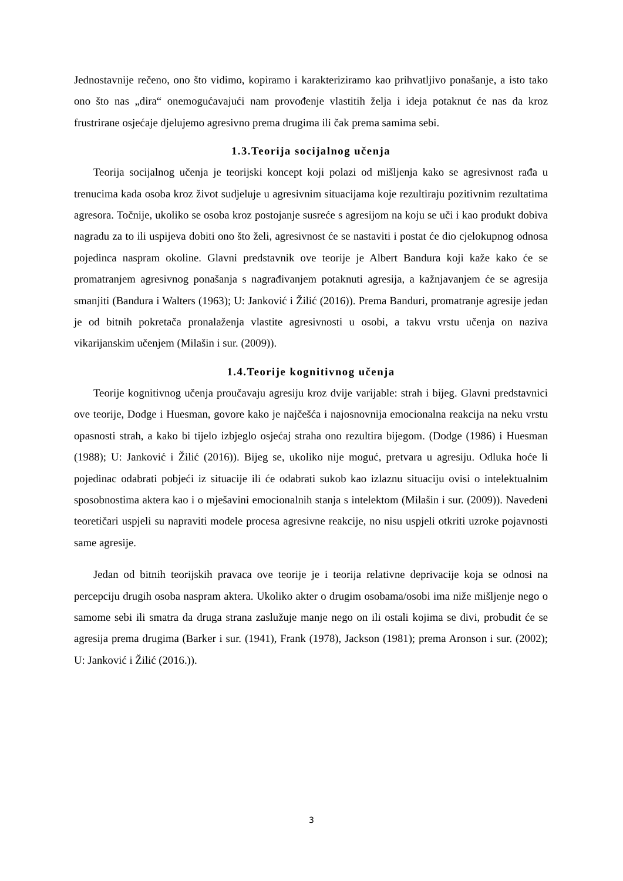Jednostavnije rečeno, ono što vidimo, kopiramo i karakteriziramo kao prihvatljivo ponašanje, a isto tako ono što nas „dira“ onemogućavajući nam provođenje vlastitih želja i ideja potaknut će nas da kroz frustrirane osjećaje djelujemo agresivno prema drugima ili čak prema samima sebi.
1.3.Teorija socijalnog učenja
Teorija socijalnog učenja je teorijski koncept koji polazi od mišljenja kako se agresivnost rađa u trenucima kada osoba kroz život sudjeluje u agresivnim situacijama koje rezultiraju pozitivnim rezultatima agresora. Točnije, ukoliko se osoba kroz postojanje susreće s agresijom na koju se uči i kao produkt dobiva nagradu za to ili uspijeva dobiti ono što želi, agresivnost će se nastaviti i postat će dio cjelokupnog odnosa pojedinca naspram okoline. Glavni predstavnik ove teorije je Albert Bandura koji kaže kako će se promatranjem agresivnog ponašanja s nagrađivanjem potaknuti agresija, a kažnjavanjem će se agresija smanjiti (Bandura i Walters (1963); U: Janković i Žilić (2016)). Prema Banduri, promatranje agresije jedan je od bitnih pokretača pronalaženja vlastite agresivnosti u osobi, a takvu vrstu učenja on naziva vikarijanskim učenjem (Milašin i sur. (2009)).
1.4.Teorije kognitivnog učenja
Teorije kognitivnog učenja proučavaju agresiju kroz dvije varijable: strah i bijeg. Glavni predstavnici ove teorije, Dodge i Huesman, govore kako je najčešća i najosnovnija emocionalna reakcija na neku vrstu opasnosti strah, a kako bi tijelo izbjeglo osjećaj straha ono rezultira bijegom. (Dodge (1986) i Huesman (1988); U: Janković i Žilić (2016)). Bijeg se, ukoliko nije moguć, pretvara u agresiju. Odluka hoće li pojedinac odabrati pobjeći iz situacije ili će odabrati sukob kao izlaznu situaciju ovisi o intelektualnim sposobnostima aktera kao i o mješavini emocionalnih stanja s intelektom (Milašin i sur. (2009)). Navedeni teoretičari uspjeli su napraviti modele procesa agresivne reakcije, no nisu uspjeli otkriti uzroke pojavnosti same agresije.
Jedan od bitnih teorijskih pravaca ove teorije je i teorija relativne deprivacije koja se odnosi na percepciju drugih osoba naspram aktera. Ukoliko akter o drugim osobama/osobi ima niže mišljenje nego o samome sebi ili smatra da druga strana zaslužuje manje nego on ili ostali kojima se divi, probudit će se agresija prema drugima (Barker i sur. (1941), Frank (1978), Jackson (1981); prema Aronson i sur. (2002); U: Janković i Žilić (2016.)).
3